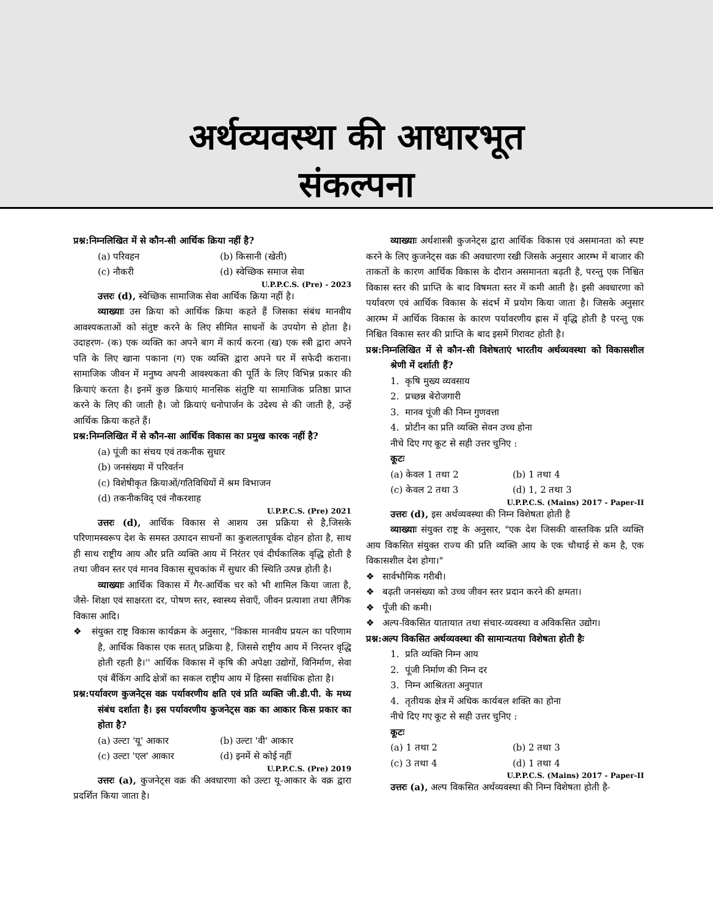अर्थव्यवस्था की आधारभूत
संकल्पना
प्रश्न:निम्नलिखित में से कौन-सी आर्थिक क्रिया नहीं है?
(a) परिवहन (b) किसानी (खेती)
(c) नौकरी (d) स्वेच्छिक समाज सेवा
U.P.P.C.S. (Pre) - 2023
उत्तरः (d), स्वेच्छिक सामाजिक सेवा आर्थिक क्रिया नहीं है।
व्याख्याः उस क्रिया को आर्थिक क्रिया कहते हैं जिसका संबंध मानवीय आवश्यकताओं को संतुष्ट करने के लिए सीमित साधनों के उपयोग से होता है। उदाहरण- (क) एक व्यक्ति का अपने बाग में कार्य करना (ख) एक स्त्री द्वारा अपने पति के लिए खाना पकाना (ग) एक व्यक्ति द्वारा अपने घर में सफेदी कराना। सामाजिक जीवन में मनुष्य अपनी आवश्यकता की पूर्ति के लिए विभिन्न प्रकार की क्रियाएं करता है। इनमें कुछ क्रियाएं मानसिक संतुष्टि या सामाजिक प्रतिष्ठा प्राप्त करने के लिए की जाती है। जो क्रियाएं धनोपार्जन के उदेश्य से की जाती है, उन्हें आर्थिक क्रिया कहते हैं।
प्रश्न:निम्नलिखित में से कौन-सा आर्थिक विकास का प्रमुख कारक नहीं है?
(a) पूंजी का संचय एवं तकनीक सुधार
(b) जनसंख्या में परिवर्तन
(c) विशेषीकृत क्रियाओं/गतिविधियों में श्रम विभाजन
(d) तकनीकविद् एवं नौकरशाह
U.P.P.C.S. (Pre) 2021
उत्तरः (d), आर्थिक विकास से आशय उस प्रक्रिया से है,जिसके परिणामस्वरूप देश के समस्त उत्पादन साधनों का कुशलतापूर्वक दोहन होता है, साथ ही साथ राष्ट्रीय आय और प्रति व्यक्ति आय में निरंतर एवं दीर्घकालिक वृद्धि होती है तथा जीवन स्तर एवं मानव विकास सूचकांक में सुधार की स्थिति उत्पन्न होती है।
व्याख्याः आर्थिक विकास में गैर-आर्थिक चर को भी शामिल किया जाता है, जैसे- शिक्षा एवं साक्षरता दर, पोषण स्तर, स्वास्थ्य सेवाएँ, जीवन प्रत्याशा तथा लैंगिक विकास आदि।
❖ संयुक्त राष्ट्र विकास कार्यक्रम के अनुसार, "विकास मानवीय प्रयत्न का परिणाम है, आर्थिक विकास एक सतत् प्रक्रिया है, जिससे राष्ट्रीय आय में निरन्तर वृद्धि होती रहती है।'' आर्थिक विकास में कृषि की अपेक्षा उद्योगों, विनिर्माण, सेवा एवं बैंकिंग आदि क्षेत्रों का सकल राष्ट्रीय आय में हिस्सा सर्वाधिक होता है।
प्रश्न:पर्यावरण कुजनेट्स वक्र पर्यावरणीय क्षति एवं प्रति व्यक्ति जी.डी.पी. के मध्य संबंध दर्शाता है। इस पर्यावरणीय कुजनेट्स वक्र का आकार किस प्रकार का होता है?
(a) उल्टा 'यू' आकार (b) उल्टा 'वी' आकार
(c) उल्टा 'एल' आकार (d) इनमें से कोई नहीं
U.P.P.C.S. (Pre) 2019
उत्तरः (a), कुजनेट्स वक्र की अवधारणा को उल्टा यू-आकार के वक्र द्वारा प्रदर्शित किया जाता है।
व्याख्याः अर्थशास्त्री कुजनेट्स द्वारा आर्थिक विकास एवं असमानता को स्पष्ट करने के लिए कुजनेट्स वक्र की अवधारणा रखी जिसके अनुसार आरम्भ में बाजार की ताकतों के कारण आर्थिक विकास के दौरान असमानता बढ़ती है, परन्तु एक निश्चित विकास स्तर की प्राप्ति के बाद विषमता स्तर में कमी आती है। इसी अवधारणा को पर्यावरण एवं आर्थिक विकास के संदर्भ में प्रयोग किया जाता है। जिसके अनुसार आरम्भ में आर्थिक विकास के कारण पर्यावरणीय ह्रास में वृद्धि होती है परन्तु एक निश्चित विकास स्तर की प्राप्ति के बाद इसमें गिरावट होती है।
प्रश्न:निम्नलिखित में से कौन-सी विशेषताएं भारतीय अर्थव्यवस्था को विकासशील श्रेणी में दर्शाती हैं?
1. कृषि मुख्य व्यवसाय
2. प्रच्छन्न बेरोजगारी
3. मानव पूंजी की निम्न गुणवत्ता
4. प्रोटीन का प्रति व्यक्ति सेवन उच्च होना
नीचे दिए गए कूट से सही उत्तर चुनिए :
कूटः
(a) केवल 1 तथा 2 (b) 1 तथा 4
(c) केवल 2 तथा 3 (d) 1, 2 तथा 3
U.P.P.C.S. (Mains) 2017 - Paper-II
उत्तरः (d), इस अर्थव्यवस्था की निम्न विशेषता होती है
व्याख्याः संयुक्त राष्ट्र के अनुसार, "एक देश जिसकी वास्तविक प्रति व्यक्ति आय विकसित संयुक्त राज्य की प्रति व्यक्ति आय के एक चौथाई से कम है, एक विकासशील देश होगा।"
❖ सार्वभौमिक गरीबी।
❖ बढ़ती जनसंख्या को उच्च जीवन स्तर प्रदान करने की क्षमता।
❖ पूँजी की कमी।
❖ अल्प-विकसित यातायात तथा संचार-व्यवस्था व अविकसित उद्योग।
प्रश्न:अल्प विकसित अर्थव्यवस्था की सामान्यतया विशेषता होती हैः
1. प्रति व्यक्ति निम्न आय
2. पूंजी निर्माण की निम्न दर
3. निम्न आश्रितता अनुपात
4. तृतीयक क्षेत्र में अधिक कार्यबल शक्ति का होना
नीचे दिए गए कूट से सही उत्तर चुनिए :
कूटः
(a) 1 तथा 2 (b) 2 तथा 3
(c) 3 तथा 4 (d) 1 तथा 4
U.P.P.C.S. (Mains) 2017 - Paper-II
उत्तरः (a), अल्प विकसित अर्थव्यवस्था की निम्न विशेषता होती है-